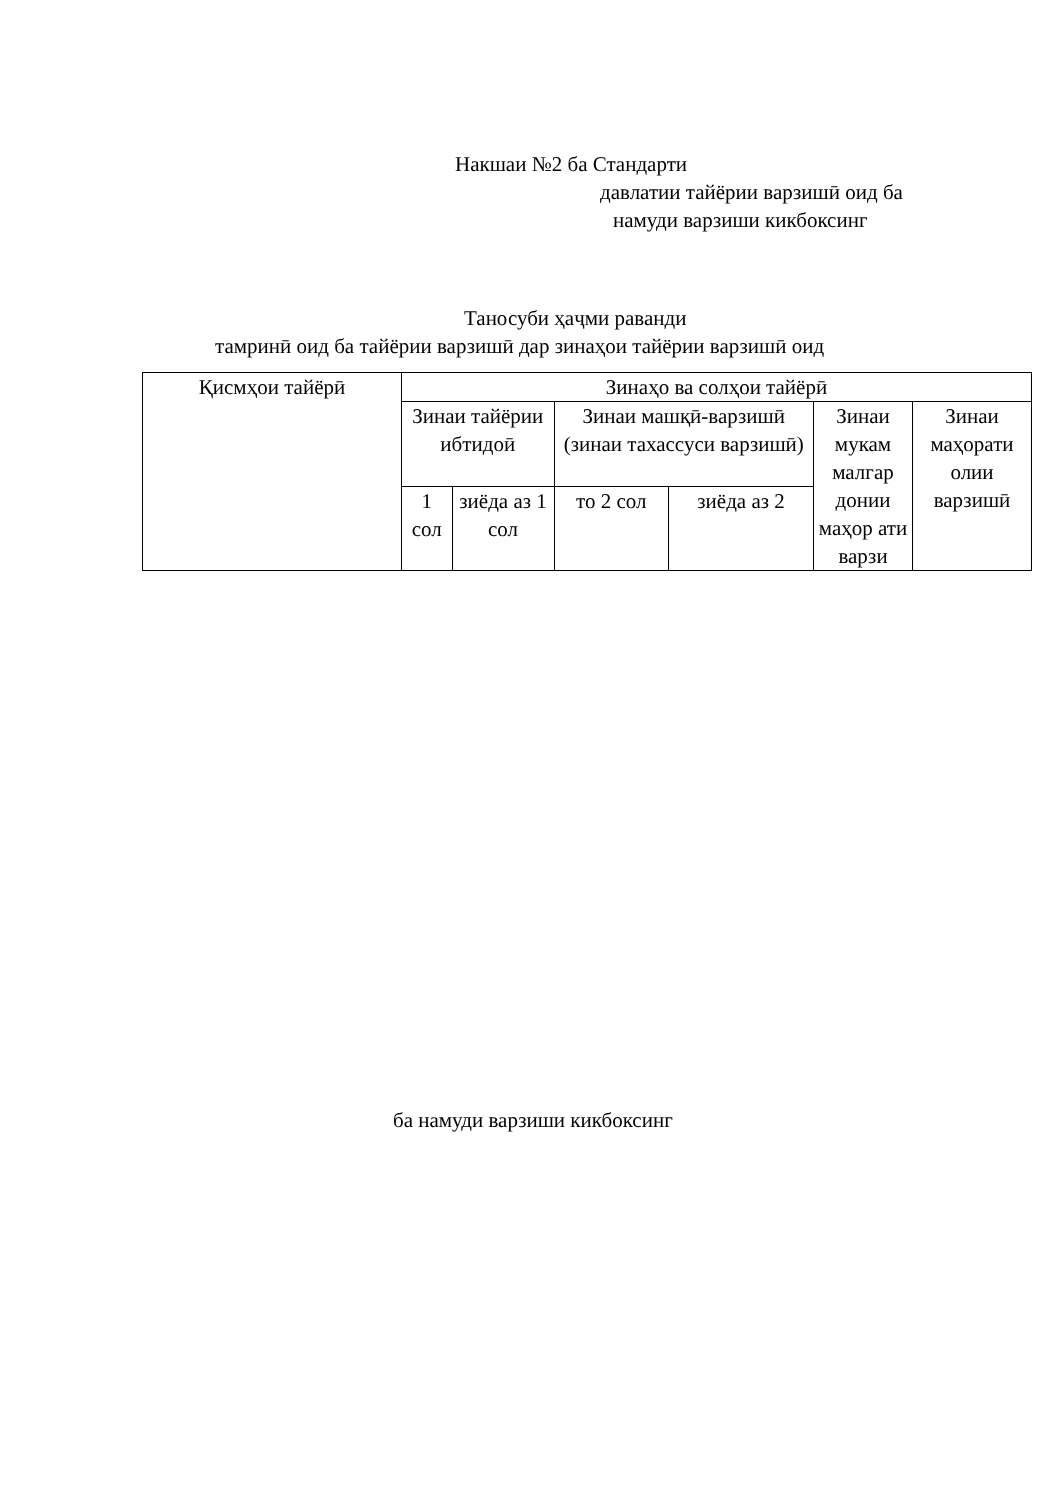Накшаи №2 ба Стандарти
давлатии тайёрии варзишӣ оид ба
намуди варзиши кикбоксинг
Таносуби ҳаҷми раванди
тамринӣ оид ба тайёрии варзишӣ дар зинаҳои тайёрии варзишӣ оид
| Қисмҳои тайёрӣ | Зинаҳо ва солҳои тайёрӣ | | | | | |
| | Зинаи тайёрии ибтидоӣ | | Зинаи машқӣ-варзишӣ (зинаи тахассуси варзишӣ) | | Зинаи мукам малгар донии маҳор ати варзи | Зинаи маҳорати олии варзишӣ |
| | 1 сол | зиёда аз 1 сол | то 2 сол | зиёда аз 2 | | |
ба намуди варзиши кикбоксинг